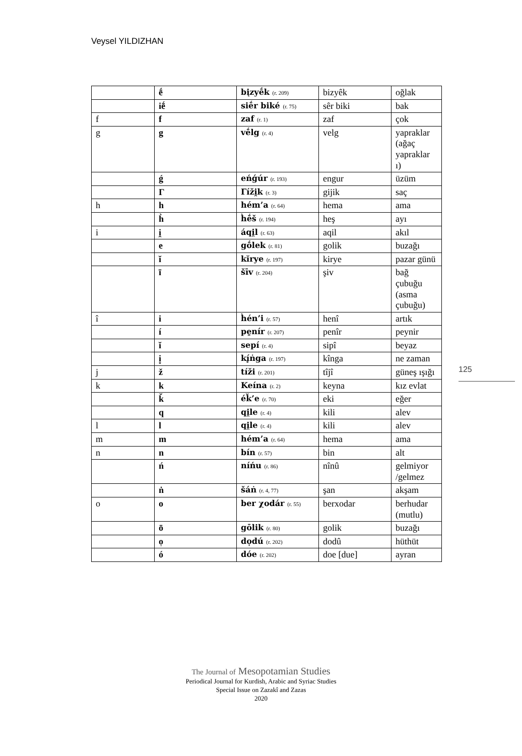Veysel YILDIZHAN
| | ḗ | bįzyḗk (r. 209) | bizyêk | oğlak |
| | iḗ | siḗr biké (r. 75) | sêr biki | bak |
| f | f | zaf (r. 1) | zaf | çok |
| g | g | vḗlg (r. 4) | velg | yapraklar (ağaç yapraklar ı) |
| | ǵ | eńǵúr (r. 193) | engur | üzüm |
| | Γ | Γíži̯k (r. 3) | gijik | saç |
| h | h | hém’a (r. 64) | hema | ama |
| | h̀ | h̀ḗš (r. 194) | heş | ayı |
| i | i̯ | áqi̯l (r. 63) | aqil | akıl |
| | e | gṓlek (r. 81) | golik | buzağı |
| | ĭ | kĭrye (r. 197) | kirye | pazar günü |
| | ī | šīv (r. 204) | şiv | bağ çubuğu (asma çubuğu) |
| î | i | h̀én’i (r. 57) | henî | artık |
| | í | pe̱nír (r. 207) | penîr | peynir |
| | ĭ | sepí (r. 4) | sipî | beyaz |
| | i̥ | kí̥ṅga (r. 197) | kînga | ne zaman |
| j | ž | tíži (r. 201) | tîjî | güneş ışığı |
| k | k | Keína (r. 2) | keyna | kız evlat |
| | k̆ | ék̆’e (r. 70) | eki | eğer |
| | q | qi̯le (r. 4) | kili | alev |
| l | l | qi̯le (r. 4) | kili | alev |
| m | m | hém’a (r. 64) | hema | ama |
| n | n | bín (r. 57) | bin | alt |
| | ń | níńu (r. 86) | nînû | gelmiyor /gelmez |
| | ṅ | šáṅ (r. 4, 77) | şan | akşam |
| o | o | ber χodár (r. 55) | berxodar | berhudar (mutlu) |
| | ō | gōlik (r. 80) | golik | buzağı |
| | o̩ | do̩dú (r. 202) | dodû | hüthüt |
| | ó | dóe (r. 202) | doe [due] | ayran |
125
The Journal of Mesopotamian Studies
Periodical Journal for Kurdish, Arabic and Syriac Studies
Special Issue on Zazakî and Zazas
2020